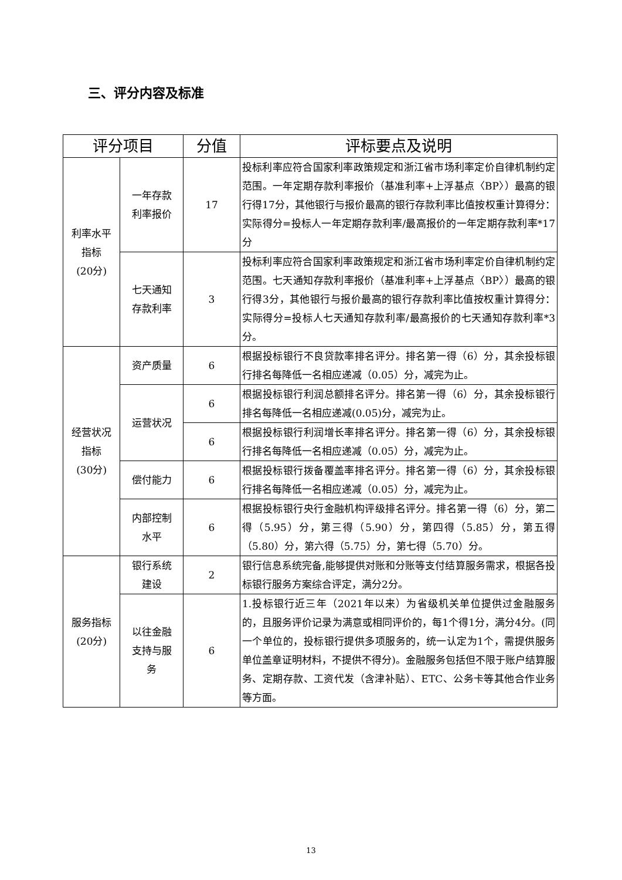三、评分内容及标准
| 评分项目 | | 分值 | 评标要点及说明 |
| --- | --- | --- | --- |
| 利率水平 指标 (20分) | 一年存款 利率报价 | 17 | 投标利率应符合国家利率政策规定和浙江省市场利率定价自律机制约定范围。一年定期存款利率报价（基准利率+上浮基点〈BP〉）最高的银行得17分，其他银行与报价最高的银行存款利率比值按权重计算得分：实际得分=投标人一年定期存款利率/最高报价的一年定期存款利率*17分 |
| | 七天通知 存款利率 | 3 | 投标利率应符合国家利率政策规定和浙江省市场利率定价自律机制约定范围。七天通知存款利率报价（基准利率+上浮基点〈BP〉）最高的银行得3分，其他银行与报价最高的银行存款利率比值按权重计算得分：实际得分=投标人七天通知存款利率/最高报价的七天通知存款利率*3分。 |
| 经营状况 指标 (30分) | 资产质量 | 6 | 根据投标银行不良贷款率排名评分。排名第一得（6）分，其余投标银行排名每降低一名相应递减（0.05）分，减完为止。 |
| | 运营状况 | 6 | 根据投标银行利润总额排名评分。排名第一得（6）分，其余投标银行排名每降低一名相应递减(0.05)分，减完为止。 |
| | | 6 | 根据投标银行利润增长率排名评分。排名第一得（6）分，其余投标银行排名每降低一名相应递减（0.05）分，减完为止。 |
| | 偿付能力 | 6 | 根据投标银行拨备覆盖率排名评分。排名第一得（6）分，其余投标银行排名每降低一名相应递减（0.05）分，减完为止。 |
| | 内部控制 水平 | 6 | 根据投标银行央行金融机构评级排名评分。排名第一得（6）分，第二得（5.95）分，第三得（5.90）分，第四得（5.85）分，第五得（5.80）分，第六得（5.75）分，第七得（5.70）分。 |
| 服务指标 (20分) | 银行系统 建设 | 2 | 银行信息系统完备,能够提供对账和分账等支付结算服务需求，根据各投标银行服务方案综合评定，满分2分。 |
| | 以往金融 支持与服 务 | 6 | 1.投标银行近三年（2021年以来）为省级机关单位提供过金融服务的，且服务评价记录为满意或相同评价的，每1个得1分，满分4分。(同一个单位的，投标银行提供多项服务的，统一认定为1个，需提供服务单位盖章证明材料，不提供不得分)。金融服务包括但不限于账户结算服务、定期存款、工资代发（含津补贴）、ETC、公务卡等其他合作业务等方面。 |
13